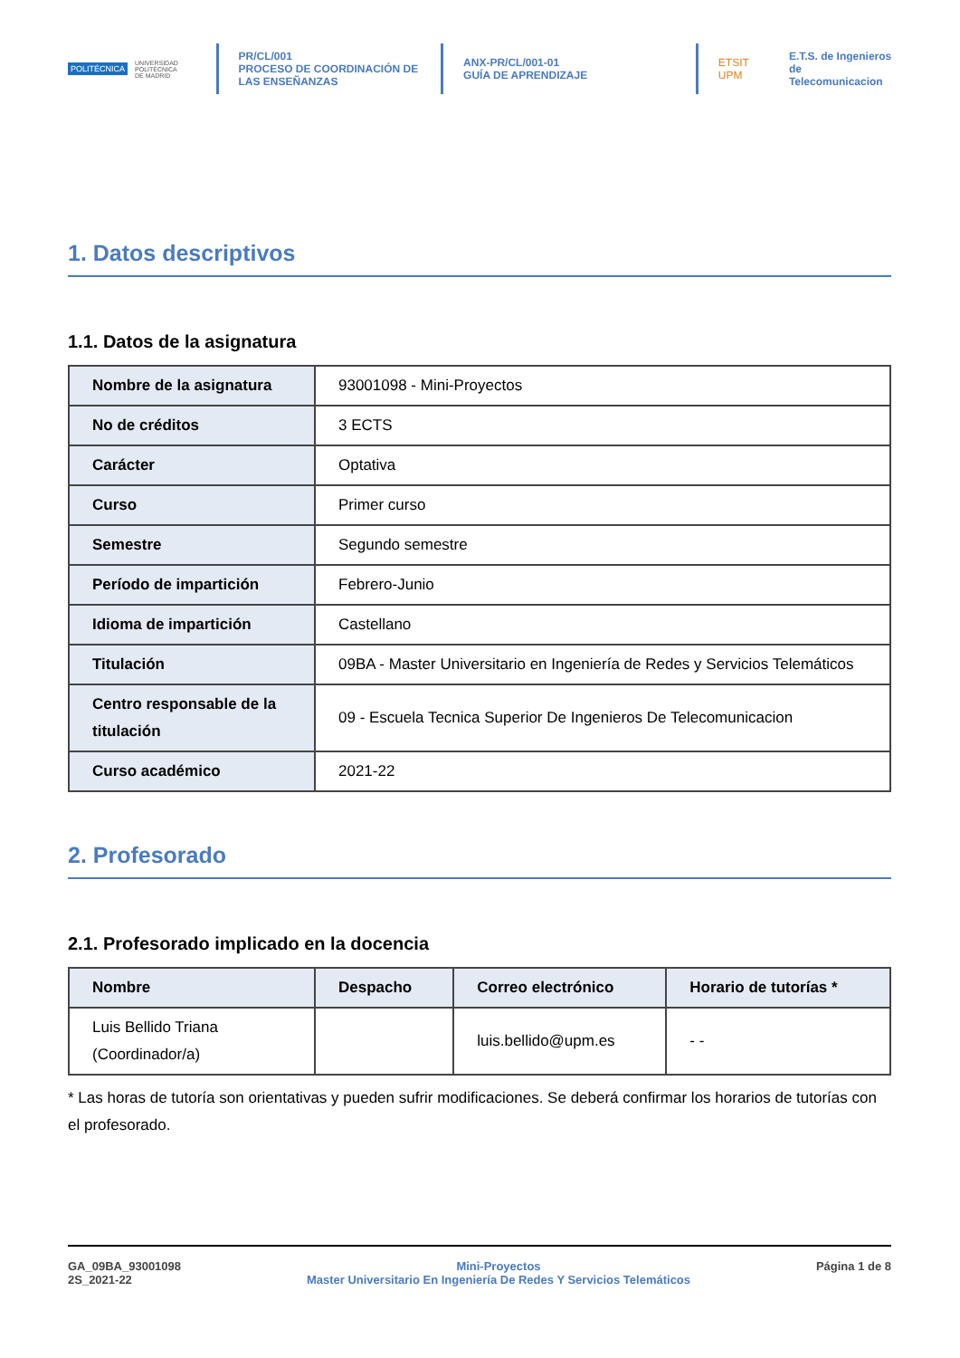POLITÉCNICA UNIVERSIDAD
POLITÉCNICA
DE MADRID
PR/CL/001
PROCESO DE COORDINACIÓN DE
LAS ENSEÑANZAS
ANX-PR/CL/001-01
GUÍA DE APRENDIZAJE
ETSIT UPM E.T.S. de Ingenieros de
Telecomunicacion
1. Datos descriptivos
1.1. Datos de la asignatura
| Nombre de la asignatura | 93001098 - Mini-Proyectos |
| No de créditos | 3 ECTS |
| Carácter | Optativa |
| Curso | Primer curso |
| Semestre | Segundo semestre |
| Período de impartición | Febrero-Junio |
| Idioma de impartición | Castellano |
| Titulación | 09BA - Master Universitario en Ingeniería de Redes y Servicios Telemáticos |
| Centro responsable de la titulación | 09 - Escuela Tecnica Superior De Ingenieros De Telecomunicacion |
| Curso académico | 2021-22 |
2. Profesorado
2.1. Profesorado implicado en la docencia
| Nombre | Despacho | Correo electrónico | Horario de tutorías * |
| --- | --- | --- | --- |
| Luis Bellido Triana (Coordinador/a) | | luis.bellido@upm.es | - - |
* Las horas de tutoría son orientativas y pueden sufrir modificaciones. Se deberá confirmar los horarios de tutorías con el profesorado.
GA_09BA_93001098
2S_2021-22
Mini-Proyectos
Master Universitario En Ingeniería De Redes Y Servicios Telemáticos
Página 1 de 8